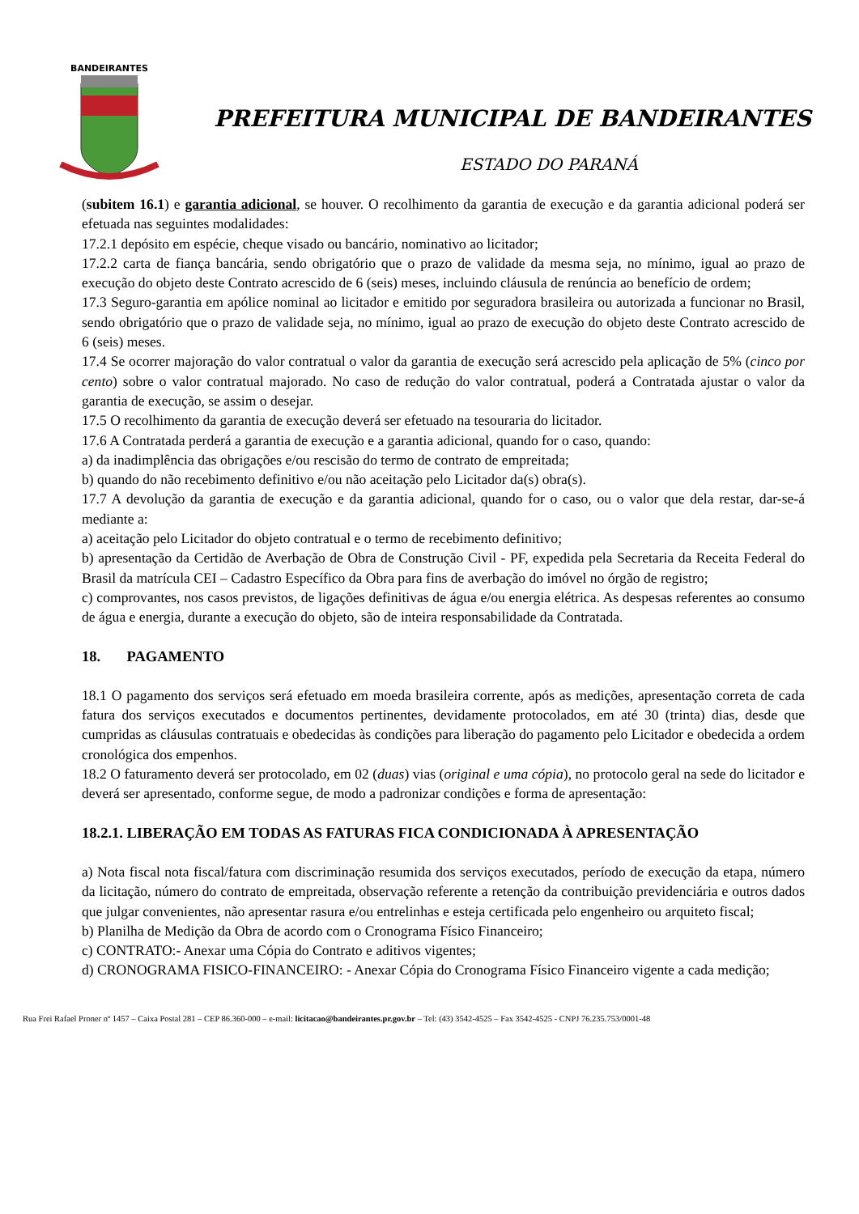BANDEIRANTES
PREFEITURA MUNICIPAL DE BANDEIRANTES
ESTADO DO PARANÁ
(subitem 16.1) e garantia adicional, se houver. O recolhimento da garantia de execução e da garantia adicional poderá ser efetuada nas seguintes modalidades:
17.2.1 depósito em espécie, cheque visado ou bancário, nominativo ao licitador;
17.2.2 carta de fiança bancária, sendo obrigatório que o prazo de validade da mesma seja, no mínimo, igual ao prazo de execução do objeto deste Contrato acrescido de 6 (seis) meses, incluindo cláusula de renúncia ao benefício de ordem;
17.3 Seguro-garantia em apólice nominal ao licitador e emitido por seguradora brasileira ou autorizada a funcionar no Brasil, sendo obrigatório que o prazo de validade seja, no mínimo, igual ao prazo de execução do objeto deste Contrato acrescido de 6 (seis) meses.
17.4 Se ocorrer majoração do valor contratual o valor da garantia de execução será acrescido pela aplicação de 5% (cinco por cento) sobre o valor contratual majorado. No caso de redução do valor contratual, poderá a Contratada ajustar o valor da garantia de execução, se assim o desejar.
17.5 O recolhimento da garantia de execução deverá ser efetuado na tesouraria do licitador.
17.6 A Contratada perderá a garantia de execução e a garantia adicional, quando for o caso, quando:
a) da inadimplência das obrigações e/ou rescisão do termo de contrato de empreitada;
b) quando do não recebimento definitivo e/ou não aceitação pelo Licitador da(s) obra(s).
17.7 A devolução da garantia de execução e da garantia adicional, quando for o caso, ou o valor que dela restar, dar-se-á mediante a:
a) aceitação pelo Licitador do objeto contratual e o termo de recebimento definitivo;
b) apresentação da Certidão de Averbação de Obra de Construção Civil - PF, expedida pela Secretaria da Receita Federal do Brasil da matrícula CEI – Cadastro Específico da Obra para fins de averbação do imóvel no órgão de registro;
c) comprovantes, nos casos previstos, de ligações definitivas de água e/ou energia elétrica. As despesas referentes ao consumo de água e energia, durante a execução do objeto, são de inteira responsabilidade da Contratada.
18. PAGAMENTO
18.1 O pagamento dos serviços será efetuado em moeda brasileira corrente, após as medições, apresentação correta de cada fatura dos serviços executados e documentos pertinentes, devidamente protocolados, em até 30 (trinta) dias, desde que cumpridas as cláusulas contratuais e obedecidas às condições para liberação do pagamento pelo Licitador e obedecida a ordem cronológica dos empenhos.
18.2 O faturamento deverá ser protocolado, em 02 (duas) vias (original e uma cópia), no protocolo geral na sede do licitador e deverá ser apresentado, conforme segue, de modo a padronizar condições e forma de apresentação:
18.2.1. LIBERAÇÃO EM TODAS AS FATURAS FICA CONDICIONADA À APRESENTAÇÃO
a) Nota fiscal nota fiscal/fatura com discriminação resumida dos serviços executados, período de execução da etapa, número da licitação, número do contrato de empreitada, observação referente a retenção da contribuição previdenciária e outros dados que julgar convenientes, não apresentar rasura e/ou entrelinhas e esteja certificada pelo engenheiro ou arquiteto fiscal;
b) Planilha de Medição da Obra de acordo com o Cronograma Físico Financeiro;
c) CONTRATO:- Anexar uma Cópia do Contrato e aditivos vigentes;
d) CRONOGRAMA FISICO-FINANCEIRO: - Anexar Cópia do Cronograma Físico Financeiro vigente a cada medição;
Rua Frei Rafael Proner nº 1457 – Caixa Postal 281 – CEP 86.360-000 – e-mail: licitacao@bandeirantes.pr.gov.br – Tel: (43) 3542-4525 – Fax 3542-4525 - CNPJ 76.235.753/0001-48